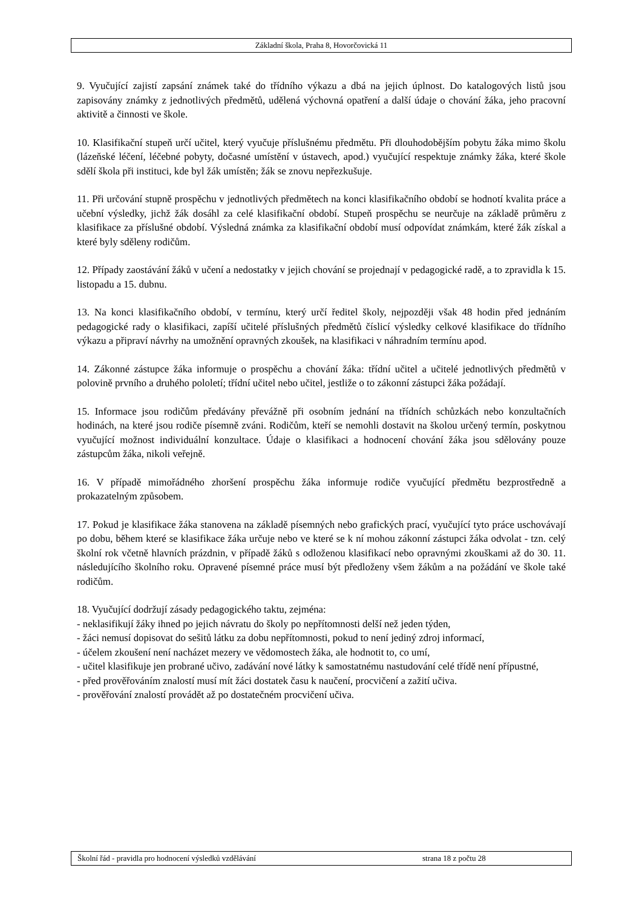Základní škola, Praha 8, Hovorčovická 11
9. Vyučující zajistí zapsání známek také do třídního výkazu a dbá na jejich úplnost. Do katalogových listů jsou zapisovány známky z jednotlivých předmětů, udělená výchovná opatření a další údaje o chování žáka, jeho pracovní aktivitě a činnosti ve škole.
10. Klasifikační stupeň určí učitel, který vyučuje příslušnému předmětu. Při dlouhodobějším pobytu žáka mimo školu (lázeňské léčení, léčebné pobyty, dočasné umístění v ústavech, apod.) vyučující respektuje známky žáka, které škole sdělí škola při instituci, kde byl žák umístěn; žák se znovu nepřezkušuje.
11. Při určování stupně prospěchu v jednotlivých předmětech na konci klasifikačního období se hodnotí kvalita práce a učební výsledky, jichž žák dosáhl za celé klasifikační období. Stupeň prospěchu se neurčuje na základě průměru z klasifikace za příslušné období. Výsledná známka za klasifikační období musí odpovídat známkám, které žák získal a které byly sděleny rodičům.
12. Případy zaostávání žáků v učení a nedostatky v jejich chování se projednají v pedagogické radě, a to zpravidla k 15. listopadu a 15. dubnu.
13. Na konci klasifikačního období, v termínu, který určí ředitel školy, nejpozději však 48 hodin před jednáním pedagogické rady o klasifikaci, zapíší učitelé příslušných předmětů číslicí výsledky celkové klasifikace do třídního výkazu a připraví návrhy na umožnění opravných zkoušek, na klasifikaci v náhradním termínu apod.
14. Zákonné zástupce žáka informuje o prospěchu a chování žáka: třídní učitel a učitelé jednotlivých předmětů v polovině prvního a druhého pololetí; třídní učitel nebo učitel, jestliže o to zákonní zástupci žáka požádají.
15. Informace jsou rodičům předávány převážně při osobním jednání na třídních schůzkách nebo konzultačních hodinách, na které jsou rodiče písemně zváni. Rodičům, kteří se nemohli dostavit na školou určený termín, poskytnou vyučující možnost individuální konzultace. Údaje o klasifikaci a hodnocení chování žáka jsou sdělovány pouze zástupcům žáka, nikoli veřejně.
16. V případě mimořádného zhoršení prospěchu žáka informuje rodiče vyučující předmětu bezprostředně a prokazatelným způsobem.
17. Pokud je klasifikace žáka stanovena na základě písemných nebo grafických prací, vyučující tyto práce uschovávají po dobu, během které se klasifikace žáka určuje nebo ve které se k ní mohou zákonní zástupci žáka odvolat - tzn. celý školní rok včetně hlavních prázdnin, v případě žáků s odloženou klasifikací nebo opravnými zkouškami až do 30. 11. následujícího školního roku. Opravené písemné práce musí být předloženy všem žákům a na požádání ve škole také rodičům.
18. Vyučující dodržují zásady pedagogického taktu, zejména:
- neklasifikují žáky ihned po jejich návratu do školy po nepřítomnosti delší než jeden týden,
- žáci nemusí dopisovat do sešitů látku za dobu nepřítomnosti, pokud to není jediný zdroj informací,
- účelem zkoušení není nacházet mezery ve vědomostech žáka, ale hodnotit to, co umí,
- učitel klasifikuje jen probrané učivo, zadávání nové látky k samostatnému nastudování celé třídě není přípustné,
- před prověřováním znalostí musí mít žáci dostatek času k naučení, procvičení a zažití učiva.
- prověřování znalostí provádět až po dostatečném procvičení učiva.
Školní řád - pravidla pro hodnocení výsledků vzdělávání strana 18 z počtu 28